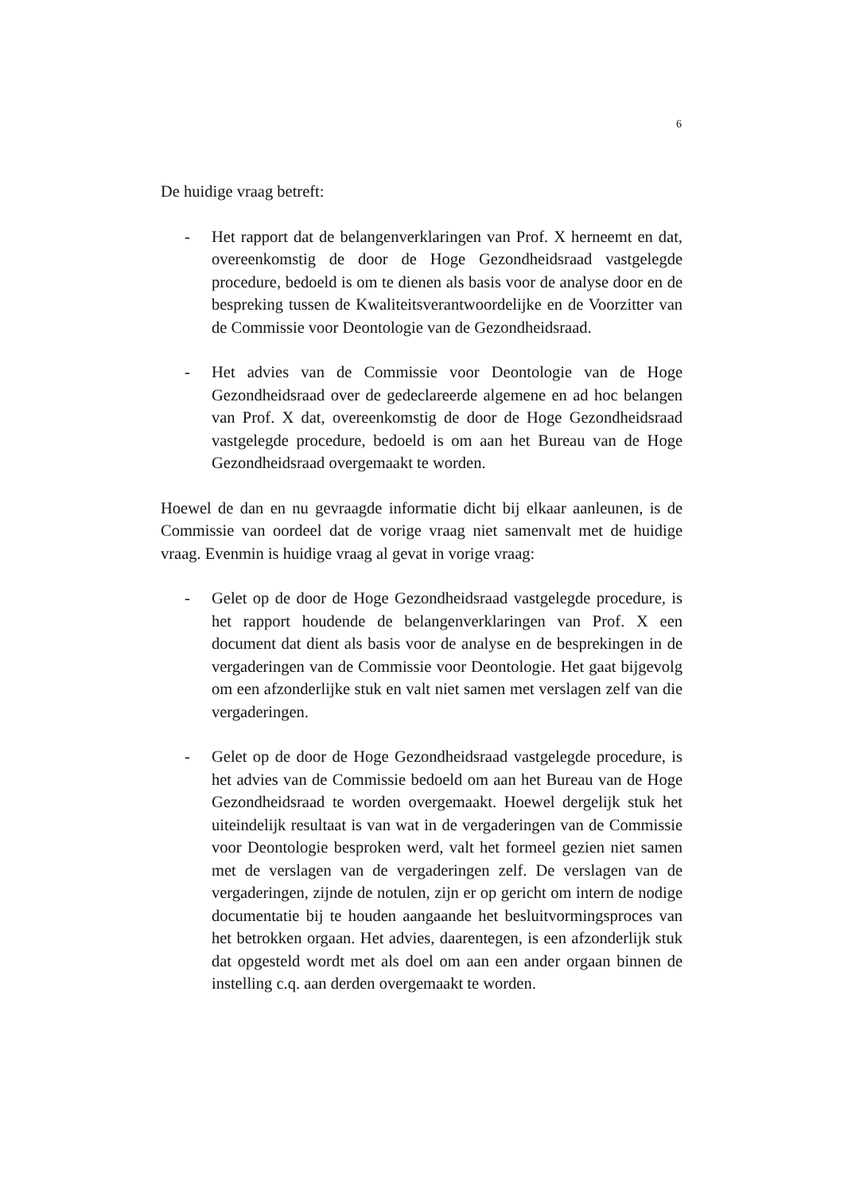6
De huidige vraag betreft:
- Het rapport dat de belangenverklaringen van Prof. X herneemt en dat, overeenkomstig de door de Hoge Gezondheidsraad vastgelegde procedure, bedoeld is om te dienen als basis voor de analyse door en de bespreking tussen de Kwaliteitsverantwoordelijke en de Voorzitter van de Commissie voor Deontologie van de Gezondheidsraad.
- Het advies van de Commissie voor Deontologie van de Hoge Gezondheidsraad over de gedeclareerde algemene en ad hoc belangen van Prof. X dat, overeenkomstig de door de Hoge Gezondheidsraad vastgelegde procedure, bedoeld is om aan het Bureau van de Hoge Gezondheidsraad overgemaakt te worden.
Hoewel de dan en nu gevraagde informatie dicht bij elkaar aanleunen, is de Commissie van oordeel dat de vorige vraag niet samenvalt met de huidige vraag. Evenmin is huidige vraag al gevat in vorige vraag:
- Gelet op de door de Hoge Gezondheidsraad vastgelegde procedure, is het rapport houdende de belangenverklaringen van Prof. X een document dat dient als basis voor de analyse en de besprekingen in de vergaderingen van de Commissie voor Deontologie. Het gaat bijgevolg om een afzonderlijke stuk en valt niet samen met verslagen zelf van die vergaderingen.
- Gelet op de door de Hoge Gezondheidsraad vastgelegde procedure, is het advies van de Commissie bedoeld om aan het Bureau van de Hoge Gezondheidsraad te worden overgemaakt. Hoewel dergelijk stuk het uiteindelijk resultaat is van wat in de vergaderingen van de Commissie voor Deontologie besproken werd, valt het formeel gezien niet samen met de verslagen van de vergaderingen zelf. De verslagen van de vergaderingen, zijnde de notulen, zijn er op gericht om intern de nodige documentatie bij te houden aangaande het besluitvormingsproces van het betrokken orgaan. Het advies, daarentegen, is een afzonderlijk stuk dat opgesteld wordt met als doel om aan een ander orgaan binnen de instelling c.q. aan derden overgemaakt te worden.